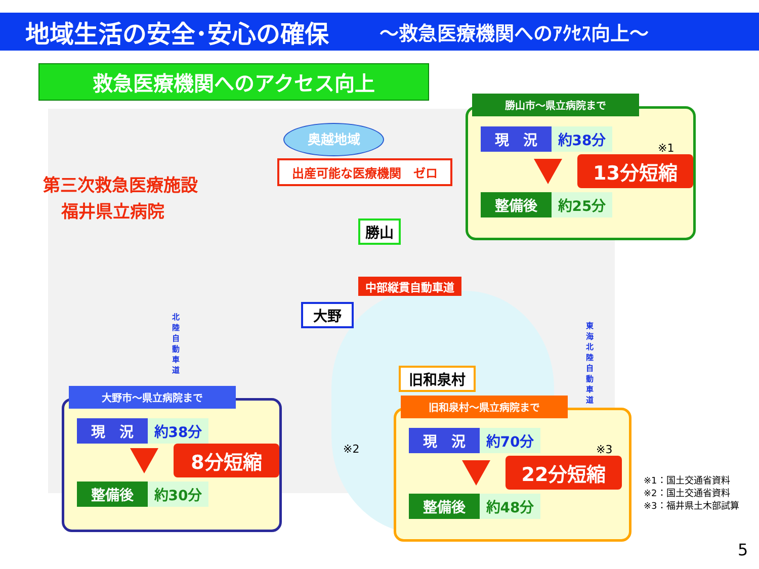地域生活の安全･安心の確保 ～救急医療機関へのｱｸｾｽ向上～
救急医療機関へのアクセス向上
奥越地域
出産可能な医療機関　ゼロ
第三次救急医療施設
福井県立病院
勝山
中部縦貫自動車道
大野
旧和泉村
北陸自動車道
東海北陸自動車道
※2
現　況 約38分
※1
13分短縮
整備後 約25分
勝山市～県立病院まで
現　況 約38分
8分短縮
整備後 約30分
大野市～県立病院まで
現　況 約70分
※3
22分短縮
整備後 約48分
旧和泉村～県立病院まで
※1：国土交通省資料
※2：国土交通省資料
※3：福井県土木部試算
5